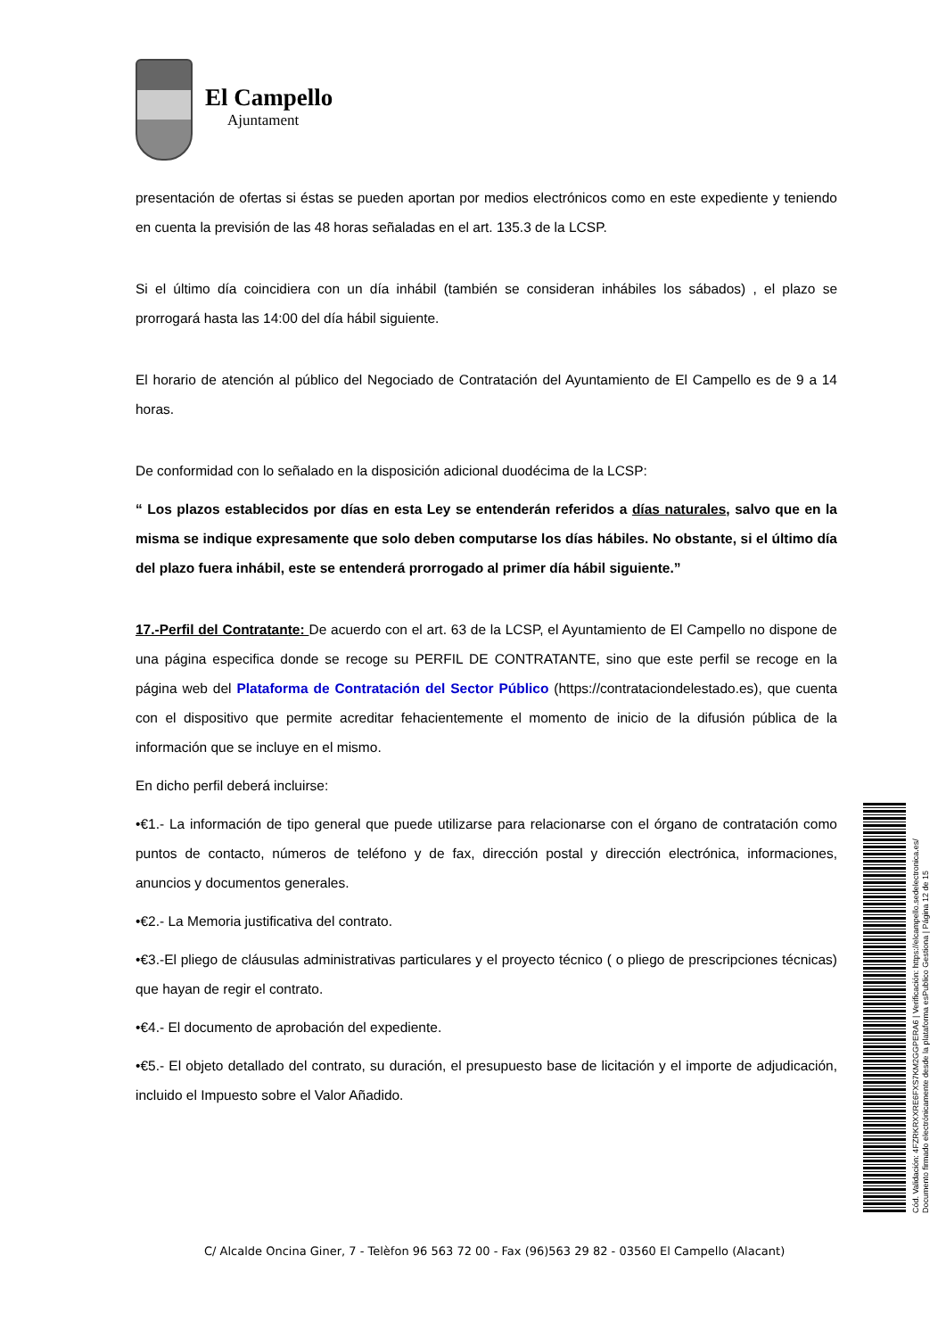El Campello
Ajuntament
presentación de ofertas si éstas se pueden aportan por medios electrónicos como en este expediente y teniendo en cuenta la previsión de las 48 horas señaladas en el art. 135.3 de la LCSP.
Si el último día coincidiera con un día inhábil (también se consideran inhábiles los sábados) , el plazo se prorrogará hasta las 14:00 del día hábil siguiente.
El horario de atención al público del Negociado de Contratación del Ayuntamiento de El Campello es de 9 a 14 horas.
De conformidad con lo señalado en la disposición adicional duodécima de la LCSP:
“ Los plazos establecidos por días en esta Ley se entenderán referidos a días naturales, salvo que en la misma se indique expresamente que solo deben computarse los días hábiles. No obstante, si el último día del plazo fuera inhábil, este se entenderá prorrogado al primer día hábil siguiente.”
17.-Perfil del Contratante: De acuerdo con el art. 63 de la LCSP, el Ayuntamiento de El Campello no dispone de una página especifica donde se recoge su PERFIL DE CONTRATANTE, sino que este perfil se recoge en la página web del Plataforma de Contratación del Sector Público (https://contrataciondelestado.es), que cuenta con el dispositivo que permite acreditar fehacientemente el momento de inicio de la difusión pública de la información que se incluye en el mismo.
En dicho perfil deberá incluirse:
•€1.- La información de tipo general que puede utilizarse para relacionarse con el órgano de contratación como puntos de contacto, números de teléfono y de fax, dirección postal y dirección electrónica, informaciones, anuncios y documentos generales.
•€2.- La Memoria justificativa del contrato.
•€3.-El pliego de cláusulas administrativas particulares y el proyecto técnico ( o pliego de prescripciones técnicas) que hayan de regir el contrato.
•€4.- El documento de aprobación del expediente.
•€5.- El objeto detallado del contrato, su duración, el presupuesto base de licitación y el importe de adjudicación, incluido el Impuesto sobre el Valor Añadido.
C/ Alcalde Oncina Giner, 7 - Telèfon 96 563 72 00 - Fax (96)563 29 82 - 03560 El Campello (Alacant)
Cód. Validación: 4FZRKRXXRE6FXS7KM2GGPERA6 | Verificación: https://elcampello.sedelectronica.es/
Documento firmado electrónicamente desde la plataforma esPublico Gestiona | Página 12 de 15